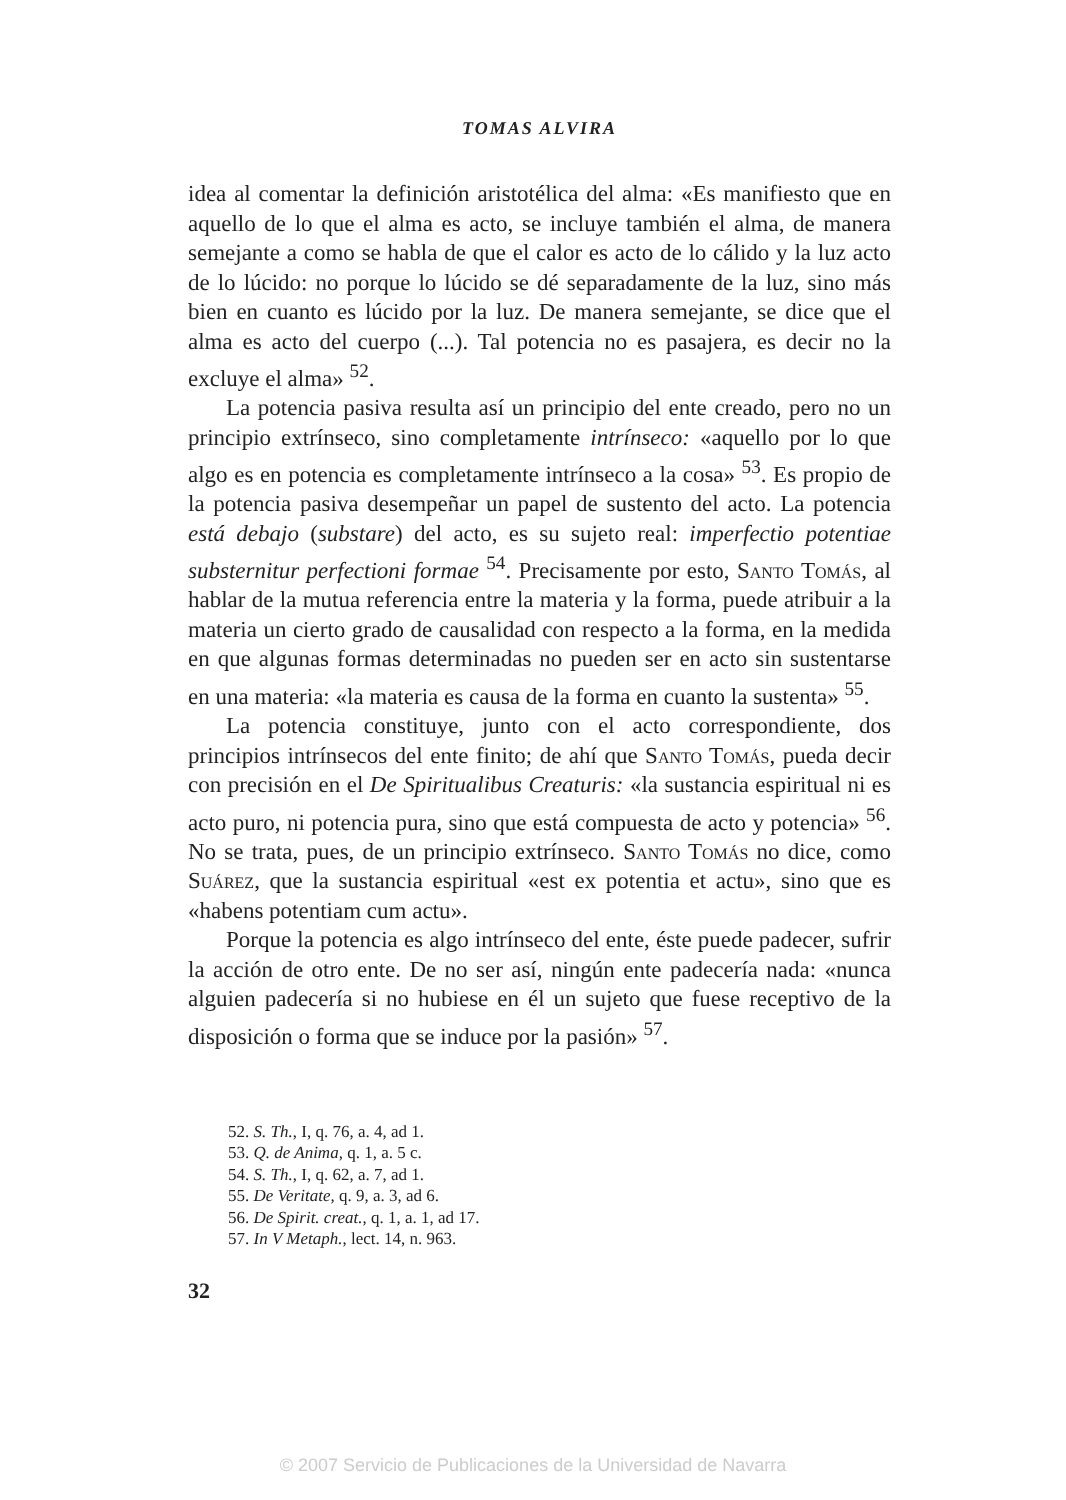TOMAS ALVIRA
idea al comentar la definición aristotélica del alma: «Es manifiesto que en aquello de lo que el alma es acto, se incluye también el alma, de manera semejante a como se habla de que el calor es acto de lo cálido y la luz acto de lo lúcido: no porque lo lúcido se dé separadamente de la luz, sino más bien en cuanto es lúcido por la luz. De manera semejante, se dice que el alma es acto del cuerpo (...). Tal potencia no es pasajera, es decir no la excluye el alma» <sup>52</sup>.
La potencia pasiva resulta así un principio del ente creado, pero no un principio extrínseco, sino completamente intrínseco: «aquello por lo que algo es en potencia es completamente intrínseco a la cosa» <sup>53</sup>. Es propio de la potencia pasiva desempeñar un papel de sustento del acto. La potencia está debajo (substare) del acto, es su sujeto real: imperfectio potentiae substernitur perfectioni formae <sup>54</sup>. Precisamente por esto, Santo Tomás, al hablar de la mutua referencia entre la materia y la forma, puede atribuir a la materia un cierto grado de causalidad con respecto a la forma, en la medida en que algunas formas determinadas no pueden ser en acto sin sustentarse en una materia: «la materia es causa de la forma en cuanto la sustenta» <sup>55</sup>.
La potencia constituye, junto con el acto correspondiente, dos principios intrínsecos del ente finito; de ahí que Santo Tomás, pueda decir con precisión en el De Spiritualibus Creaturis: «la sustancia espiritual ni es acto puro, ni potencia pura, sino que está compuesta de acto y potencia» <sup>56</sup>. No se trata, pues, de un principio extrínseco. Santo Tomás no dice, como Suárez, que la sustancia espiritual «est ex potentia et actu», sino que es «habens potentiam cum actu».
Porque la potencia es algo intrínseco del ente, éste puede padecer, sufrir la acción de otro ente. De no ser así, ningún ente padecería nada: «nunca alguien padecería si no hubiese en él un sujeto que fuese receptivo de la disposición o forma que se induce por la pasión» <sup>57</sup>.
52. S. Th., I, q. 76, a. 4, ad 1.
53. Q. de Anima, q. 1, a. 5 c.
54. S. Th., I, q. 62, a. 7, ad 1.
55. De Veritate, q. 9, a. 3, ad 6.
56. De Spirit. creat., q. 1, a. 1, ad 17.
57. In V Metaph., lect. 14, n. 963.
32
© 2007 Servicio de Publicaciones de la Universidad de Navarra